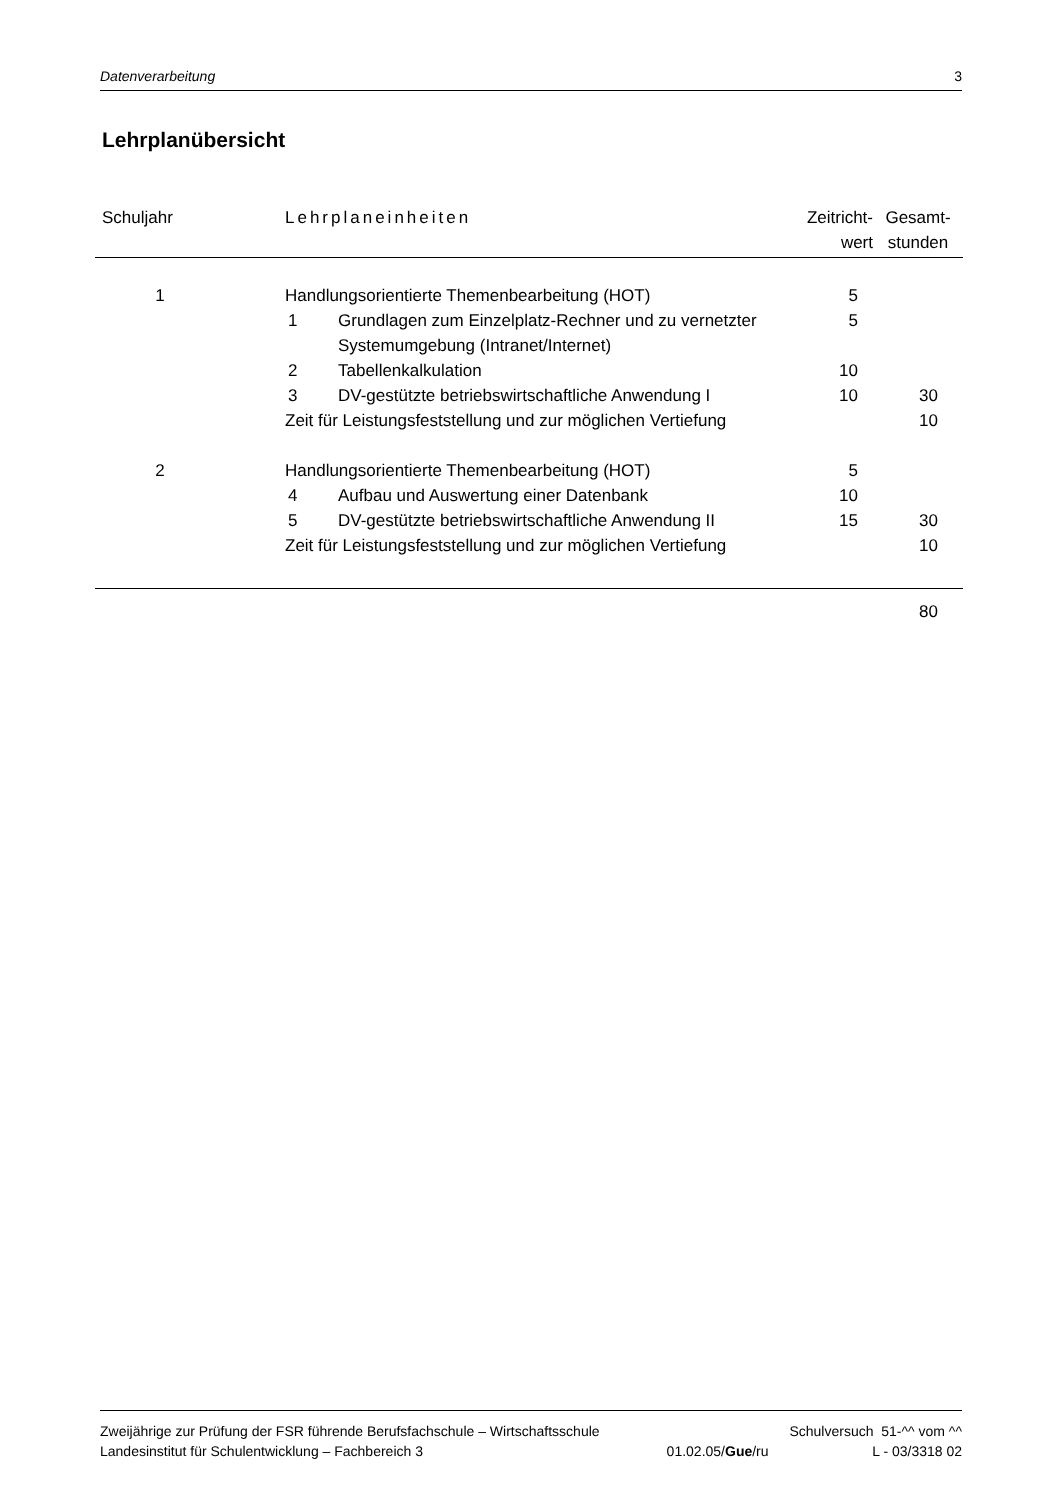Datenverarbeitung 3
Lehrplanübersicht
| Schuljahr | Lehrplaneinheiten | | Zeitricht- wert | Gesamt- stunden |
| --- | --- | --- | --- | --- |
| 1 | Handlungsorientierte Themenbearbeitung (HOT) | | 5 | |
| | 1 | Grundlagen zum Einzelplatz-Rechner und zu vernetzter Systemumgebung (Intranet/Internet) | 5 | |
| | 2 | Tabellenkalkulation | 10 | |
| | 3 | DV-gestützte betriebswirtschaftliche Anwendung I | 10 | 30 |
| | Zeit für Leistungsfeststellung und zur möglichen Vertiefung | | | 10 |
| 2 | Handlungsorientierte Themenbearbeitung (HOT) | | 5 | |
| | 4 | Aufbau und Auswertung einer Datenbank | 10 | |
| | 5 | DV-gestützte betriebswirtschaftliche Anwendung II | 15 | 30 |
| | Zeit für Leistungsfeststellung und zur möglichen Vertiefung | | | 10 |
| | | | | 80 |
Zweijährige zur Prüfung der FSR führende Berufsfachschule – Wirtschaftsschule Schulversuch 51-^^ vom ^^
Landesinstitut für Schulentwicklung – Fachbereich 3 01.02.05/Gue/ru L - 03/3318 02